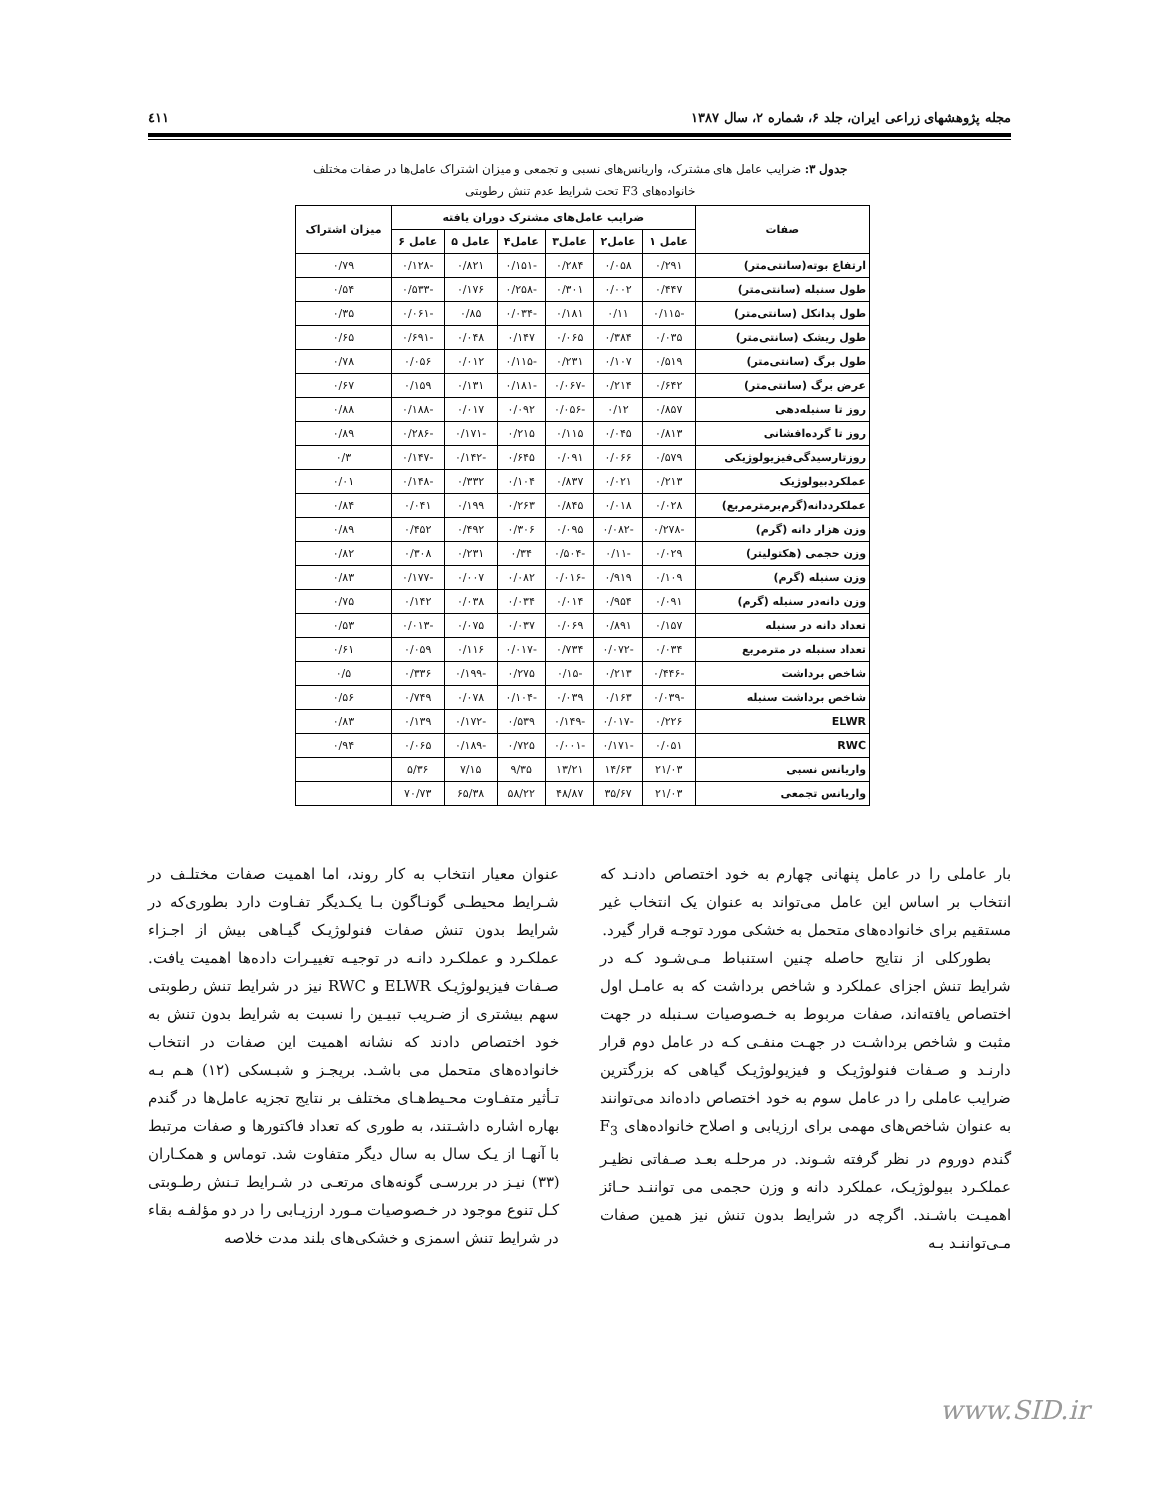مجله پژوهشهای زراعی ایران، جلد ۶، شماره ۲، سال ۱۳۸۷ ٤١١
جدول ۳: ضرایب عامل های مشترک، واریانس‌های نسبی و تجمعی و میزان اشتراک عامل‌ها در صفات مختلف خانواده‌های F3 تحت شرایط عدم تنش رطوبتی
| صفات | ضرایب عامل‌های مشترک دوران یافته | | | | | | میزان اشتراک |
| --- | --- | --- | --- | --- | --- | --- | --- |
| | عامل ۱ | عامل۲ | عامل۳ | عامل۴ | عامل ۵ | عامل ۶ | |
| ارتفاع بوته(سانتی‌متر) | ۰/۲۹۱ | ۰/۰۵۸ | ۰/۲۸۴ | -۰/۱۵۱ | ۰/۸۲۱ | -۰/۱۲۸ | ۰/۷۹ |
| طول سنبله (سانتی‌متر) | ۰/۴۴۷ | ۰/۰۰۲ | ۰/۳۰۱ | -۰/۲۵۸ | ۰/۱۷۶ | -۰/۵۳۳ | ۰/۵۴ |
| طول پدانکل (سانتی‌متر) | -۰/۱۱۵ | ۰/۱۱ | ۰/۱۸۱ | -۰/۰۳۴ | ۰/۸۵ | -۰/۰۶۱ | ۰/۳۵ |
| طول ریشک (سانتی‌متر) | ۰/۰۳۵ | ۰/۳۸۴ | ۰/۰۶۵ | ۰/۱۴۷ | ۰/۰۴۸ | -۰/۶۹۱ | ۰/۶۵ |
| طول برگ (سانتی‌متر) | ۰/۵۱۹ | ۰/۱۰۷ | ۰/۲۳۱ | -۰/۱۱۵ | ۰/۰۱۲ | ۰/۰۵۶ | ۰/۷۸ |
| عرض برگ (سانتی‌متر) | ۰/۶۴۲ | ۰/۲۱۴ | -۰/۰۶۷ | -۰/۱۸۱ | ۰/۱۳۱ | ۰/۱۵۹ | ۰/۶۷ |
| روز تا سنبله‌دهی | ۰/۸۵۷ | ۰/۱۲ | -۰/۰۵۶ | ۰/۰۹۲ | ۰/۰۱۷ | -۰/۱۸۸ | ۰/۸۸ |
| روز تا گرده‌افشانی | ۰/۸۱۳ | ۰/۰۴۵ | ۰/۱۱۵ | ۰/۲۱۵ | -۰/۱۷۱ | -۰/۲۸۶ | ۰/۸۹ |
| روزتارسیدگی‌فیزیولوژیکی | ۰/۵۷۹ | ۰/۰۶۶ | ۰/۰۹۱ | ۰/۶۴۵ | -۰/۱۴۲ | -۰/۱۴۷ | ۰/۳ |
| عملکردبیولوژیک | ۰/۲۱۳ | ۰/۰۲۱ | ۰/۸۳۷ | ۰/۱۰۴ | ۰/۳۳۲ | -۰/۱۴۸ | ۰/۰۱ |
| عملکرددانه(گرم‌برمترمربع) | ۰/۰۲۸ | ۰/۰۱۸ | ۰/۸۴۵ | ۰/۲۶۳ | ۰/۱۹۹ | ۰/۰۴۱ | ۰/۸۴ |
| وزن هزار دانه (گرم) | -۰/۲۷۸ | -۰/۰۸۲ | ۰/۰۹۵ | ۰/۳۰۶ | ۰/۴۹۲ | ۰/۴۵۲ | ۰/۸۹ |
| وزن حجمی (هکتولیتر) | ۰/۰۲۹ | -۰/۱۱ | -۰/۵۰۴ | ۰/۳۴ | ۰/۲۳۱ | ۰/۳۰۸ | ۰/۸۲ |
| وزن سنبله (گرم) | ۰/۱۰۹ | ۰/۹۱۹ | -۰/۰۱۶ | ۰/۰۸۲ | ۰/۰۰۷ | -۰/۱۷۷ | ۰/۸۳ |
| وزن دانه‌در سنبله (گرم) | ۰/۰۹۱ | ۰/۹۵۴ | ۰/۰۱۴ | ۰/۰۳۴ | ۰/۰۳۸ | ۰/۱۴۲ | ۰/۷۵ |
| تعداد دانه در سنبله | ۰/۱۵۷ | ۰/۸۹۱ | ۰/۰۶۹ | ۰/۰۳۷ | ۰/۰۷۵ | -۰/۰۱۳ | ۰/۵۳ |
| تعداد سنبله در مترمربع | ۰/۰۳۴ | -۰/۰۷۲ | ۰/۷۳۴ | -۰/۰۱۷ | ۰/۱۱۶ | ۰/۰۵۹ | ۰/۶۱ |
| شاخص برداشت | -۰/۴۴۶ | ۰/۲۱۳ | -۰/۱۵ | ۰/۲۷۵ | -۰/۱۹۹ | ۰/۳۳۶ | ۰/۵ |
| شاخص برداشت سنبله | -۰/۰۳۹ | ۰/۱۶۳ | ۰/۰۳۹ | -۰/۱۰۴ | ۰/۰۷۸ | ۰/۷۴۹ | ۰/۵۶ |
| ELWR | ۰/۲۲۶ | -۰/۰۱۷ | -۰/۱۴۹ | ۰/۵۳۹ | -۰/۱۷۲ | ۰/۱۳۹ | ۰/۸۳ |
| RWC | ۰/۰۵۱ | -۰/۱۷۱ | -۰/۰۰۱ | ۰/۷۲۵ | -۰/۱۸۹ | ۰/۰۶۵ | ۰/۹۴ |
| واریانس نسبی | ۲۱/۰۳ | ۱۴/۶۳ | ۱۳/۲۱ | ۹/۳۵ | ۷/۱۵ | ۵/۳۶ | |
| واریانس تجمعی | ۲۱/۰۳ | ۳۵/۶۷ | ۴۸/۸۷ | ۵۸/۲۲ | ۶۵/۳۸ | ۷۰/۷۳ | |
بار عاملی را در عامل پنهانی چهارم به خود اختصاص دادنـد که انتخاب بر اساس این عامل می‌تواند به عنوان یک انتخاب غیر مستقیم برای خانواده‌های متحمل به خشکی مورد توجـه قرار گیرد.
بطورکلی از نتایج حاصله چنین استنباط مـی‌شـود کـه در شرایط تنش اجزای عملکرد و شاخص برداشت که به عامـل اول اختصاص یافته‌اند، صفات مربوط به خـصوصیات سـنبله در جهت مثبت و شاخص برداشـت در جهـت منفـی کـه در عامل دوم قرار دارنـد و صـفات فنولوژیـک و فیزیولوژیـک گیاهی که بزرگترین ضرایب عاملی را در عامل سوم به خود اختصاص داده‌اند می‌توانند به عنوان شاخص‌های مهمی برای ارزیابی و اصلاح خانواده‌های F<sub>3</sub> گندم دوروم در نظر گرفته شـوند. در مرحلـه بعـد صـفاتی نظیـر عملکـرد بیولوژیـک، عملکرد دانه و وزن حجمی می تواننـد حـائز اهمیـت باشـند. اگرچه در شرایط بدون تنش نیز همین صفات مـی‌تواننـد بـه
عنوان معیار انتخاب به کار روند، اما اهمیت صفات مختلـف در شـرایط محیطـی گونـاگون بـا یکـدیگر تفـاوت دارد بطوری‌که در شرایط بدون تنش صفات فنولوژیـک گیـاهی بیش از اجـزاء عملکـرد و عملکـرد دانـه در توجیـه تغییـرات داده‌ها اهمیت یافت. صـفات فیزیولوژیـک ELWR و RWC نیز در شرایط تنش رطوبتی سهم بیشتری از ضـریب تبیـین را نسبت به شرایط بدون تنش به خود اختصاص دادند که نشانه اهمیت این صفات در انتخاب خانواده‌های متحمل می باشـد. بریجـز و شبـسکی (۱۲) هـم بـه تـأثیر متفـاوت محـیط‌هـای مختلف بر نتایج تجزیه عامل‌ها در گندم بهاره اشاره داشـتند، به طوری که تعداد فاکتورها و صفات مرتبط با آنهـا از یـک سال به سال دیگر متفاوت شد. توماس و همکـاران (۳۳) نیـز در بررسـی گونه‌های مرتعـی در شـرایط تـنش رطـوبتی کـل تنوع موجود در خـصوصیات مـورد ارزیـابی را در دو مؤلفـه بقاء در شرایط تنش اسمزی و خشکی‌های بلند مدت خلاصه
www.SID.ir